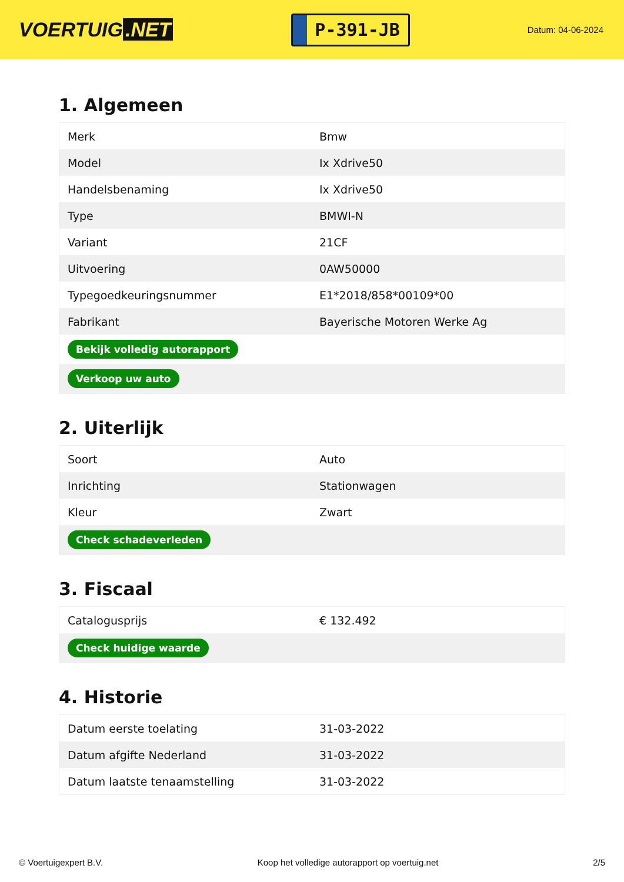VOERTUIG.NET
P-391-JB
Datum: 04-06-2024
1. Algemeen
| Merk | Bmw |
| Model | Ix Xdrive50 |
| Handelsbenaming | Ix Xdrive50 |
| Type | BMWI-N |
| Variant | 21CF |
| Uitvoering | 0AW50000 |
| Typegoedkeuringsnummer | E1*2018/858*00109*00 |
| Fabrikant | Bayerische Motoren Werke Ag |
| Bekijk volledig autorapport | |
| Verkoop uw auto | |
2. Uiterlijk
| Soort | Auto |
| Inrichting | Stationwagen |
| Kleur | Zwart |
| Check schadeverleden | |
3. Fiscaal
| Catalogusprijs | € 132.492 |
| Check huidige waarde | |
4. Historie
| Datum eerste toelating | 31-03-2022 |
| Datum afgifte Nederland | 31-03-2022 |
| Datum laatste tenaamstelling | 31-03-2022 |
© Voertuigexpert B.V. Koop het volledige autorapport op voertuig.net 2/5